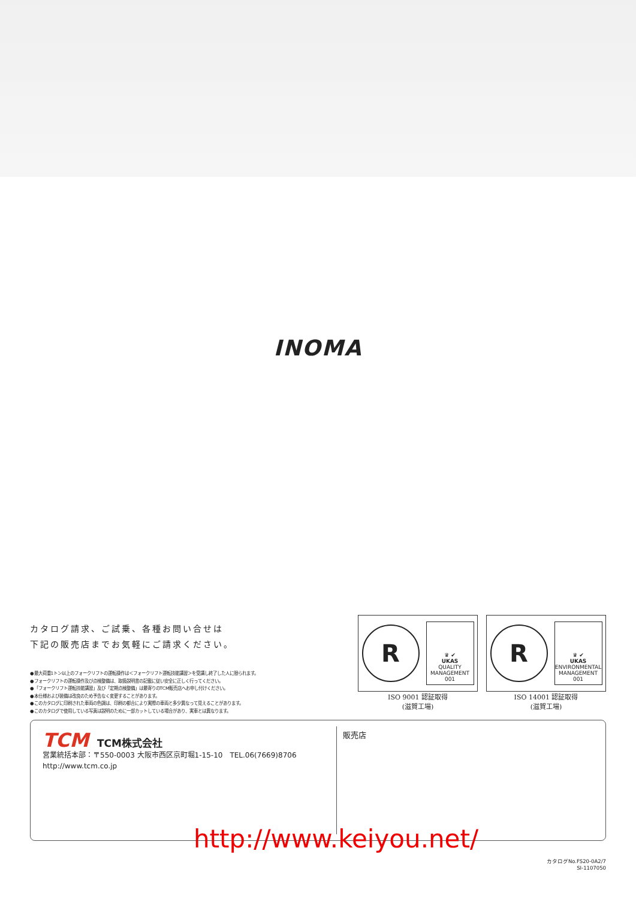INOMA
カタログ請求、ご試乗、各種お問い合せは
下記の販売店までお気軽にご請求ください。
●最大荷重1トン以上のフォークリフトの運転操作は＜フォークリフト運転技能講習＞を受講し終了した人に限られます。
●フォークリフトの運転操作及び点検整備は、取扱説明書の記載に従い安全に正しく行ってください。
●「フォークリフト運転技能講習」及び「定期点検整備」は最寄りのTCM販売店へお申し付けください。
●本仕様および装備は改良のため予告なく変更することがあります。
●このカタログに印刷された車両の色調は、印刷の都合により実際の車両と多少異なって見えることがあります。
●このカタログで使用している写真は説明のために一部カットしている場合があり、実車とは異なります。
R
♛ ✔
UKAS
QUALITY MANAGEMENT
001
ISO 9001 認証取得
(滋賀工場)
R
♛ ✔
UKAS
ENVIRONMENTAL MANAGEMENT
001
ISO 14001 認証取得
(滋賀工場)
TCM TCM株式会社
営業統括本部：〒550-0003 大阪市西区京町堀1-15-10　TEL.06(7669)8706
http://www.tcm.co.jp
販売店
http://www.keiyou.net/
カタログNo.FS20-0A2/7
SI-1107050